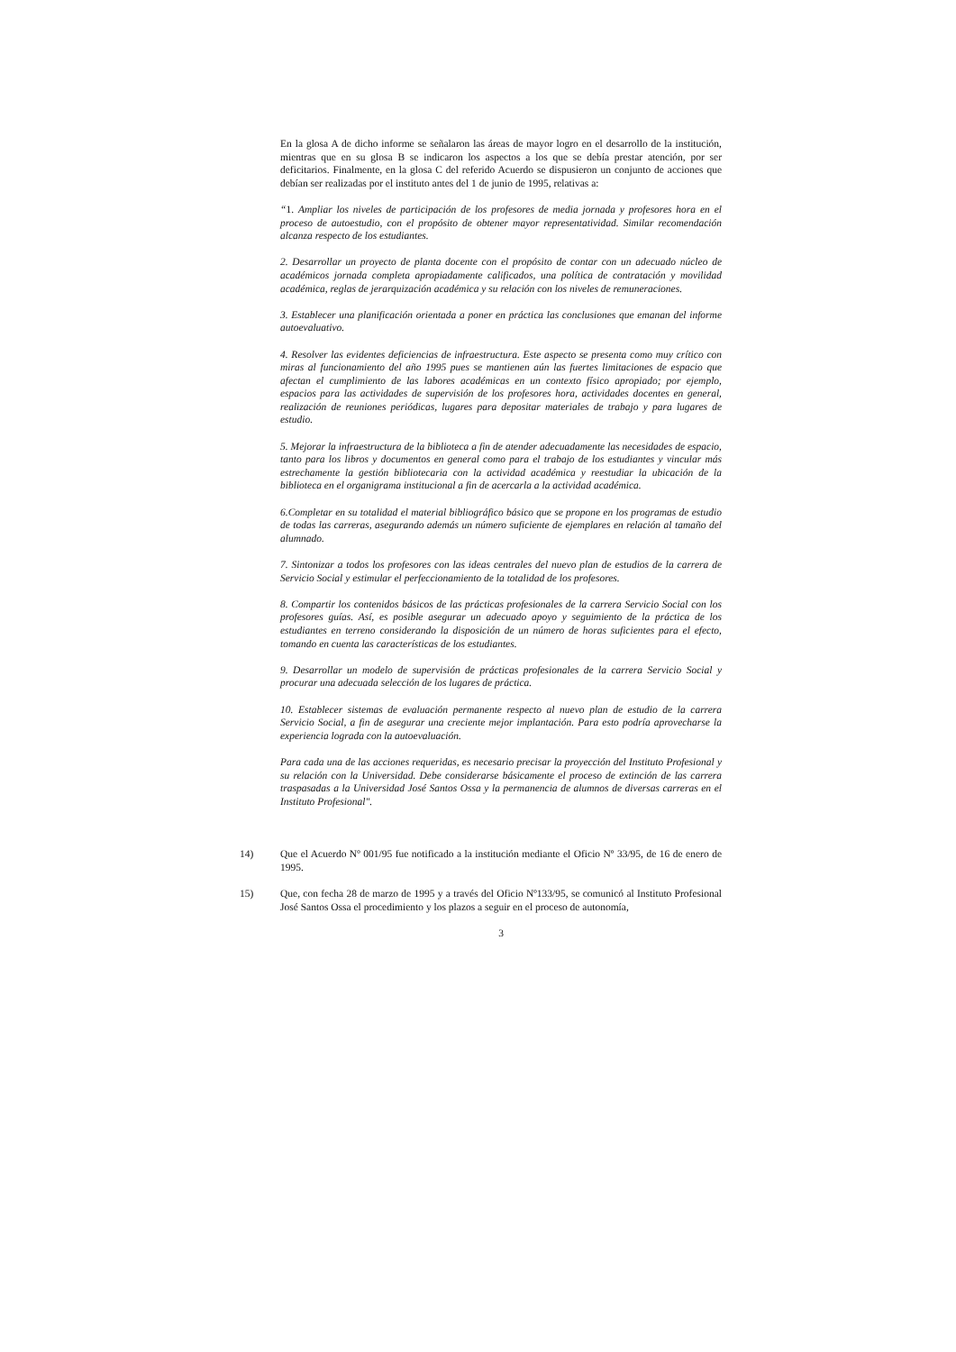En la glosa A de dicho informe se señalaron las áreas de mayor logro en el desarrollo de la institución, mientras que en su glosa B se indicaron los aspectos a los que se debía prestar atención, por ser deficitarios. Finalmente, en la glosa C del referido Acuerdo se dispusieron un conjunto de acciones que debían ser realizadas por el instituto antes del 1 de junio de 1995, relativas a:
“1. Ampliar los niveles de participación de los profesores de media jornada y profesores hora en el proceso de autoestudio, con el propósito de obtener mayor representatividad. Similar recomendación alcanza respecto de los estudiantes.
2. Desarrollar un proyecto de planta docente con el propósito de contar con un adecuado núcleo de académicos jornada completa apropiadamente calificados, una política de contratación y movilidad académica, reglas de jerarquización académica y su relación con los niveles de remuneraciones.
3. Establecer una planificación orientada a poner en práctica las conclusiones que emanan del informe autoevaluativo.
4. Resolver las evidentes deficiencias de infraestructura. Este aspecto se presenta como muy crítico con miras al funcionamiento del año 1995 pues se mantienen aún las fuertes limitaciones de espacio que afectan el cumplimiento de las labores académicas en un contexto físico apropiado; por ejemplo, espacios para las actividades de supervisión de los profesores hora, actividades docentes en general, realización de reuniones periódicas, lugares para depositar materiales de trabajo y para lugares de estudio.
5. Mejorar la infraestructura de la biblioteca a fin de atender adecuadamente las necesidades de espacio, tanto para los libros y documentos en general como para el trabajo de los estudiantes y vincular más estrechamente la gestión bibliotecaria con la actividad académica y reestudiar la ubicación de la biblioteca en el organigrama institucional a fin de acercarla a la actividad académica.
6.Completar en su totalidad el material bibliográfico básico que se propone en los programas de estudio de todas las carreras, asegurando además un número suficiente de ejemplares en relación al tamaño del alumnado.
7. Sintonizar a todos los profesores con las ideas centrales del nuevo plan de estudios de la carrera de Servicio Social y estimular el perfeccionamiento de la totalidad de los profesores.
8. Compartir los contenidos básicos de las prácticas profesionales de la carrera Servicio Social con los profesores guías. Así, es posible asegurar un adecuado apoyo y seguimiento de la práctica de los estudiantes en terreno considerando la disposición de un número de horas suficientes para el efecto, tomando en cuenta las características de los estudiantes.
9. Desarrollar un modelo de supervisión de prácticas profesionales de la carrera Servicio Social y procurar una adecuada selección de los lugares de práctica.
10. Establecer sistemas de evaluación permanente respecto al nuevo plan de estudio de la carrera Servicio Social, a fin de asegurar una creciente mejor implantación. Para esto podría aprovecharse la experiencia lograda con la autoevaluación.
Para cada una de las acciones requeridas, es necesario precisar la proyección del Instituto Profesional y su relación con la Universidad. Debe considerarse básicamente el proceso de extinción de las carrera traspasadas a la Universidad José Santos Ossa y la permanencia de alumnos de diversas carreras en el Instituto Profesional".
14) Que el Acuerdo Nº 001/95 fue notificado a la institución mediante el Oficio Nº 33/95, de 16 de enero de 1995.
15) Que, con fecha 28 de marzo de 1995 y a través del Oficio Nº133/95, se comunicó al Instituto Profesional José Santos Ossa el procedimiento y los plazos a seguir en el proceso de autonomía,
3